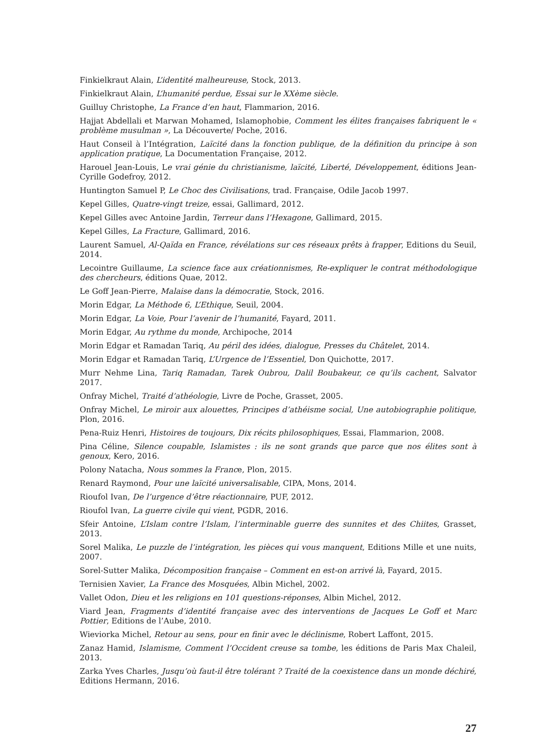Finkielkraut Alain, L’identité malheureuse, Stock, 2013.
Finkielkraut Alain, L’humanité perdue, Essai sur le XXème siècle.
Guilluy Christophe, La France d’en haut, Flammarion, 2016.
Hajjat Abdellali et Marwan Mohamed, Islamophobie, Comment les élites françaises fabriquent le « problème musulman », La Découverte/ Poche, 2016.
Haut Conseil à l’Intégration, Laïcité dans la fonction publique, de la définition du principe à son application pratique, La Documentation Française, 2012.
Harouel Jean-Louis, Le vrai génie du christianisme, laïcité, Liberté, Développement, éditions Jean-Cyrille Godefroy, 2012.
Huntington Samuel P, Le Choc des Civilisations, trad. Française, Odile Jacob 1997.
Kepel Gilles, Quatre-vingt treize, essai, Gallimard, 2012.
Kepel Gilles avec Antoine Jardin, Terreur dans l’Hexagone, Gallimard, 2015.
Kepel Gilles, La Fracture, Gallimard, 2016.
Laurent Samuel, Al-Qaïda en France, révélations sur ces réseaux prêts à frapper, Editions du Seuil, 2014.
Lecointre Guillaume, La science face aux créationnismes, Re-expliquer le contrat méthodologique des chercheurs, éditions Quae, 2012.
Le Goff Jean-Pierre, Malaise dans la démocratie, Stock, 2016.
Morin Edgar, La Méthode 6, L’Ethique, Seuil, 2004.
Morin Edgar, La Voie, Pour l’avenir de l’humanité, Fayard, 2011.
Morin Edgar, Au rythme du monde, Archipoche, 2014
Morin Edgar et Ramadan Tariq, Au péril des idées, dialogue, Presses du Châtelet, 2014.
Morin Edgar et Ramadan Tariq, L’Urgence de l’Essentiel, Don Quichotte, 2017.
Murr Nehme Lina, Tariq Ramadan, Tarek Oubrou, Dalil Boubakeur, ce qu’ils cachent, Salvator 2017.
Onfray Michel, Traité d’athéologie, Livre de Poche, Grasset, 2005.
Onfray Michel, Le miroir aux alouettes, Principes d’athéisme social, Une autobiographie politique, Plon, 2016.
Pena-Ruiz Henri, Histoires de toujours, Dix récits philosophiques, Essai, Flammarion, 2008.
Pina Céline, Silence coupable, Islamistes : ils ne sont grands que parce que nos élites sont à genoux, Kero, 2016.
Polony Natacha, Nous sommes la France, Plon, 2015.
Renard Raymond, Pour une laïcité universalisable, CIPA, Mons, 2014.
Rioufol Ivan, De l’urgence d’être réactionnaire, PUF, 2012.
Rioufol Ivan, La guerre civile qui vient, PGDR, 2016.
Sfeir Antoine, L’Islam contre l’Islam, l’interminable guerre des sunnites et des Chiites, Grasset, 2013.
Sorel Malika, Le puzzle de l’intégration, les pièces qui vous manquent, Editions Mille et une nuits, 2007.
Sorel-Sutter Malika, Décomposition française – Comment en est-on arrivé là, Fayard, 2015.
Ternisien Xavier, La France des Mosquées, Albin Michel, 2002.
Vallet Odon, Dieu et les religions en 101 questions-réponses, Albin Michel, 2012.
Viard Jean, Fragments d’identité française avec des interventions de Jacques Le Goff et Marc Pottier, Editions de l’Aube, 2010.
Wieviorka Michel, Retour au sens, pour en finir avec le déclinisme, Robert Laffont, 2015.
Zanaz Hamid, Islamisme, Comment l’Occident creuse sa tombe, les éditions de Paris Max Chaleil, 2013.
Zarka Yves Charles, Jusqu’où faut-il être tolérant ? Traité de la coexistence dans un monde déchiré, Editions Hermann, 2016.
27